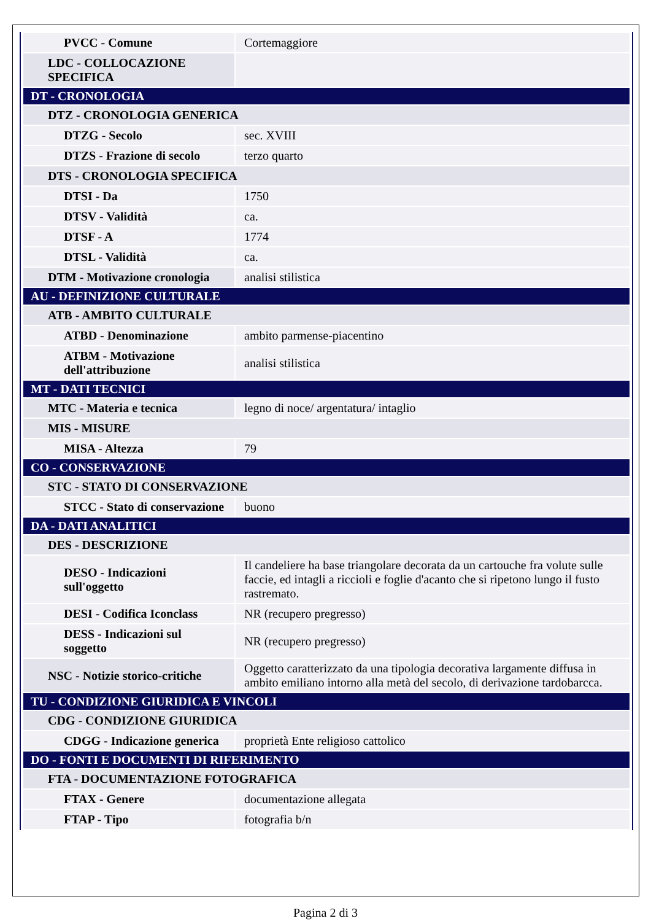| PVCC - Comune | Cortemaggiore |
| LDC - COLLOCAZIONE SPECIFICA | |
| DT - CRONOLOGIA | |
| DTZ - CRONOLOGIA GENERICA | |
| DTZG - Secolo | sec. XVIII |
| DTZS - Frazione di secolo | terzo quarto |
| DTS - CRONOLOGIA SPECIFICA | |
| DTSI - Da | 1750 |
| DTSV - Validità | ca. |
| DTSF - A | 1774 |
| DTSL - Validità | ca. |
| DTM - Motivazione cronologia | analisi stilistica |
| AU - DEFINIZIONE CULTURALE | |
| ATB - AMBITO CULTURALE | |
| ATBD - Denominazione | ambito parmense-piacentino |
| ATBM - Motivazione dell'attribuzione | analisi stilistica |
| MT - DATI TECNICI | |
| MTC - Materia e tecnica | legno di noce/ argentatura/ intaglio |
| MIS - MISURE | |
| MISA - Altezza | 79 |
| CO - CONSERVAZIONE | |
| STC - STATO DI CONSERVAZIONE | |
| STCC - Stato di conservazione | buono |
| DA - DATI ANALITICI | |
| DES - DESCRIZIONE | |
| DESO - Indicazioni sull'oggetto | Il candeliere ha base triangolare decorata da un cartouche fra volute sulle faccie, ed intagli a riccioli e foglie d'acanto che si ripetono lungo il fusto rastremato. |
| DESI - Codifica Iconclass | NR (recupero pregresso) |
| DESS - Indicazioni sul soggetto | NR (recupero pregresso) |
| NSC - Notizie storico-critiche | Oggetto caratterizzato da una tipologia decorativa largamente diffusa in ambito emiliano intorno alla metà del secolo, di derivazione tardobarcca. |
| TU - CONDIZIONE GIURIDICA E VINCOLI | |
| CDG - CONDIZIONE GIURIDICA | |
| CDGG - Indicazione generica | proprietà Ente religioso cattolico |
| DO - FONTI E DOCUMENTI DI RIFERIMENTO | |
| FTA - DOCUMENTAZIONE FOTOGRAFICA | |
| FTAX - Genere | documentazione allegata |
| FTAP - Tipo | fotografia b/n |
Pagina 2 di 3